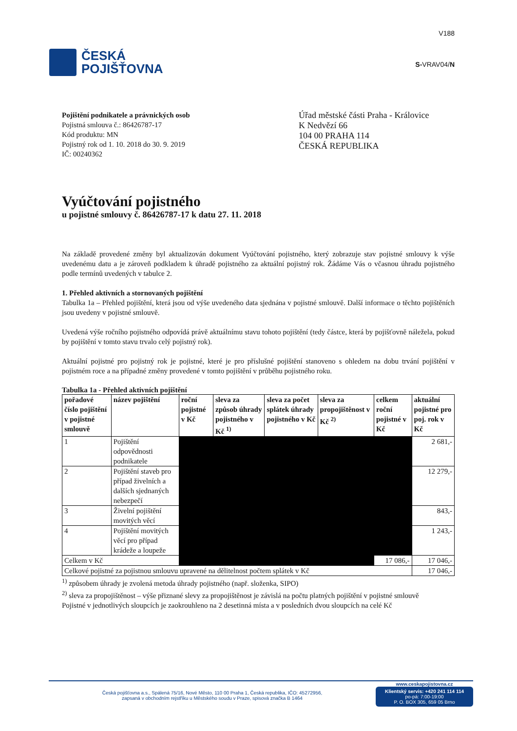ČESKÁ
POJIŠŤOVNA
V188
S-VRAV04/N
Pojištění podnikatele a právnických osob
Pojistná smlouva č.: 86426787-17
Kód produktu: MN
Pojistný rok od 1. 10. 2018 do 30. 9. 2019
IČ: 00240362
Úřad městské části Praha - Královice
K Nedvězí 66
104 00 PRAHA 114
ČESKÁ REPUBLIKA
Vyúčtování pojistného
u pojistné smlouvy č. 86426787-17 k datu 27. 11. 2018
Na základě provedené změny byl aktualizován dokument Vyúčtování pojistného, který zobrazuje stav pojistné smlouvy k výše uvedenému datu a je zároveň podkladem k úhradě pojistného za aktuální pojistný rok. Žádáme Vás o včasnou úhradu pojistného podle termínů uvedených v tabulce 2.
1. Přehled aktivních a stornovaných pojištění
Tabulka 1a – Přehled pojištění, která jsou od výše uvedeného data sjednána v pojistné smlouvě. Další informace o těchto pojištěních jsou uvedeny v pojistné smlouvě.
Uvedená výše ročního pojistného odpovídá právě aktuálnímu stavu tohoto pojištění (tedy částce, která by pojišťovně náležela, pokud by pojištění v tomto stavu trvalo celý pojistný rok).
Aktuální pojistné pro pojistný rok je pojistné, které je pro příslušné pojištění stanoveno s ohledem na dobu trvání pojištění v pojistném roce a na případné změny provedené v tomto pojištění v průběhu pojistného roku.
Tabulka 1a - Přehled aktivních pojištění
| pořadové číslo pojištění v pojistné smlouvě | název pojištění | roční pojistné v Kč | sleva za způsob úhrady pojistného v Kč <sup>1)</sup> | sleva za počet splátek úhrady pojistného v Kč | sleva za propojištěnost v Kč <sup>2)</sup> | celkem roční pojistné v Kč | aktuální pojistné pro poj. rok v Kč |
| --- | --- | --- | --- | --- | --- | --- | --- |
| 1 | Pojištění odpovědnosti podnikatele | | | | | | 2 681,- |
| 2 | Pojištění staveb pro případ živelních a dalších sjednaných nebezpečí | | | | | | 12 279,- |
| 3 | Živelní pojištění movitých věcí | | | | | | 843,- |
| 4 | Pojištění movitých věcí pro případ krádeže a loupeže | | | | | | 1 243,- |
| Celkem v Kč | | | | | | 17 086,- | 17 046,- |
| Celkové pojistné za pojistnou smlouvu upravené na dělitelnost počtem splátek v Kč | | | | | | | 17 046,- |
<sup>1)</sup> způsobem úhrady je zvolená metoda úhrady pojistného (např. složenka, SIPO)
<sup>2)</sup> sleva za propojištěnost – výše přiznané slevy za propojištěnost je závislá na počtu platných pojištění v pojistné smlouvě
Pojistné v jednotlivých sloupcích je zaokrouhleno na 2 desetinná místa a v posledních dvou sloupcích na celé Kč
Česká pojišťovna a.s., Spálená 75/16, Nové Město, 110 00 Praha 1, Česká republika, IČO: 45272956,
zapsaná v obchodním rejstříku u Městského soudu v Praze, spisová značka B 1464
www.ceskapojistovna.cz
Klientský servis: +420 241 114 114
po-pá: 7:00-19:00
P. O. BOX 305, 659 05 Brno